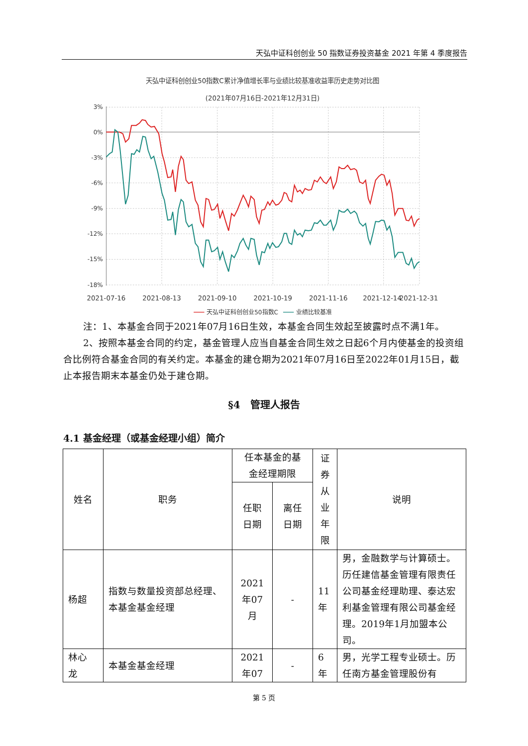天弘中证科创创业 50 指数证券投资基金 2021 年第 4 季度报告
天弘中证科创创业50指数C累计净值增长率与业绩比较基准收益率历史走势对比图
(2021年07月16日-2021年12月31日)
3%
0%
-3%
-6%
-9%
-12%
-15%
-18%
2021-07-16
2021-08-13
2021-09-10
2021-10-19
2021-11-16
2021-12-14
2021-12-31
天弘中证科创创业50指数C
业绩比较基准
注：1、本基金合同于2021年07月16日生效，本基金合同生效起至披露时点不满1年。
2、按照本基金合同的约定，基金管理人应当自基金合同生效之日起6个月内使基金的投资组合比例符合基金合同的有关约定。本基金的建仓期为2021年07月16日至2022年01月15日，截止本报告期末本基金仍处于建仓期。
§4　管理人报告
4.1 基金经理（或基金经理小组）简介
| 姓名 | 职务 | 任本基金的基 金经理期限 | | 证 券 从 业 年 限 | 说明 |
| --- | --- | --- | --- | --- | --- |
| | | 任职 日期 | 离任 日期 | | |
| 杨超 | 指数与数量投资部总经理、本基金基金经理 | 2021 年07 月 | - | 11 年 | 男，金融数学与计算硕士。历任建信基金管理有限责任公司基金经理助理、泰达宏利基金管理有限公司基金经理。2019年1月加盟本公司。 |
| 林心 龙 | 本基金基金经理 | 2021 年07 | - | 6 年 | 男，光学工程专业硕士。历任南方基金管理股份有 |
第 5 页